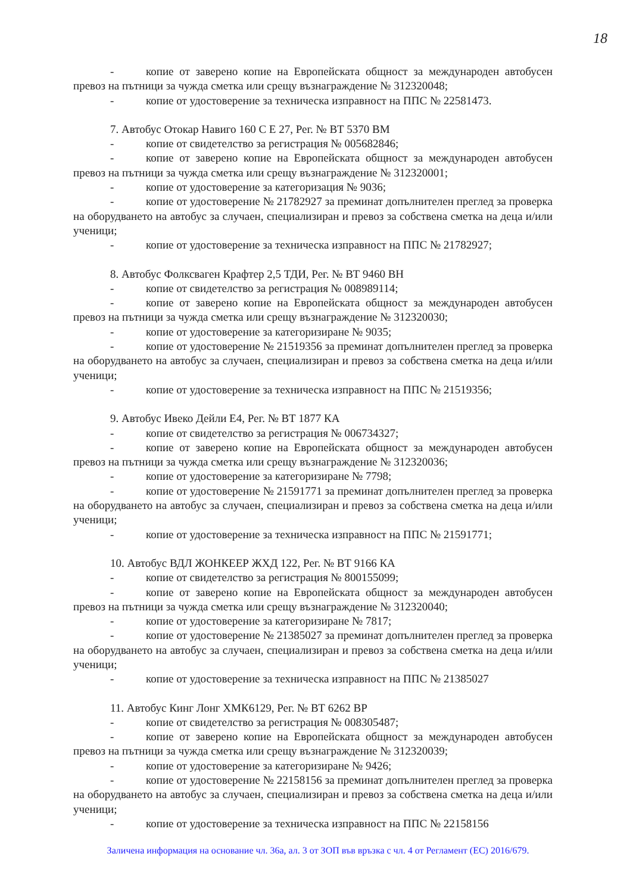18
- копие от заверено копие на Европейската общност за международен автобусен превоз на пътници за чужда сметка или срещу възнаграждение № 312320048;
- копие от удостоверение за техническа изправност на ППС № 22581473.
7. Автобус Отокар Навиго 160 С Е 27, Рег. № ВТ 5370 ВМ
- копие от свидетелство за регистрация № 005682846;
- копие от заверено копие на Европейската общност за международен автобусен превоз на пътници за чужда сметка или срещу възнаграждение № 312320001;
- копие от удостоверение за категоризация № 9036;
- копие от удостоверение № 21782927 за преминат допълнителен преглед за проверка на оборудването на автобус за случаен, специализиран и превоз за собствена сметка на деца и/или ученици;
- копие от удостоверение за техническа изправност на ППС № 21782927;
8. Автобус Фолксваген Крафтер 2,5 ТДИ, Рег. № ВТ 9460 ВН
- копие от свидетелство за регистрация № 008989114;
- копие от заверено копие на Европейската общност за международен автобусен превоз на пътници за чужда сметка или срещу възнаграждение № 312320030;
- копие от удостоверение за категоризиране № 9035;
- копие от удостоверение № 21519356 за преминат допълнителен преглед за проверка на оборудването на автобус за случаен, специализиран и превоз за собствена сметка на деца и/или ученици;
- копие от удостоверение за техническа изправност на ППС № 21519356;
9. Автобус Ивеко Дейли Е4, Рег. № ВТ 1877 КА
- копие от свидетелство за регистрация № 006734327;
- копие от заверено копие на Европейската общност за международен автобусен превоз на пътници за чужда сметка или срещу възнаграждение № 312320036;
- копие от удостоверение за категоризиране № 7798;
- копие от удостоверение № 21591771 за преминат допълнителен преглед за проверка на оборудването на автобус за случаен, специализиран и превоз за собствена сметка на деца и/или ученици;
- копие от удостоверение за техническа изправност на ППС № 21591771;
10. Автобус ВДЛ ЖОНКЕЕР ЖХД 122, Рег. № ВТ 9166 КА
- копие от свидетелство за регистрация № 800155099;
- копие от заверено копие на Европейската общност за международен автобусен превоз на пътници за чужда сметка или срещу възнаграждение № 312320040;
- копие от удостоверение за категоризиране № 7817;
- копие от удостоверение № 21385027 за преминат допълнителен преглед за проверка на оборудването на автобус за случаен, специализиран и превоз за собствена сметка на деца и/или ученици;
- копие от удостоверение за техническа изправност на ППС № 21385027
11. Автобус Кинг Лонг ХМК6129, Рег. № ВТ 6262 ВР
- копие от свидетелство за регистрация № 008305487;
- копие от заверено копие на Европейската общност за международен автобусен превоз на пътници за чужда сметка или срещу възнаграждение № 312320039;
- копие от удостоверение за категоризиране № 9426;
- копие от удостоверение № 22158156 за преминат допълнителен преглед за проверка на оборудването на автобус за случаен, специализиран и превоз за собствена сметка на деца и/или ученици;
- копие от удостоверение за техническа изправност на ППС № 22158156
Заличена информация на основание чл. 36а, ал. 3 от ЗОП във връзка с чл. 4 от Регламент (ЕС) 2016/679.